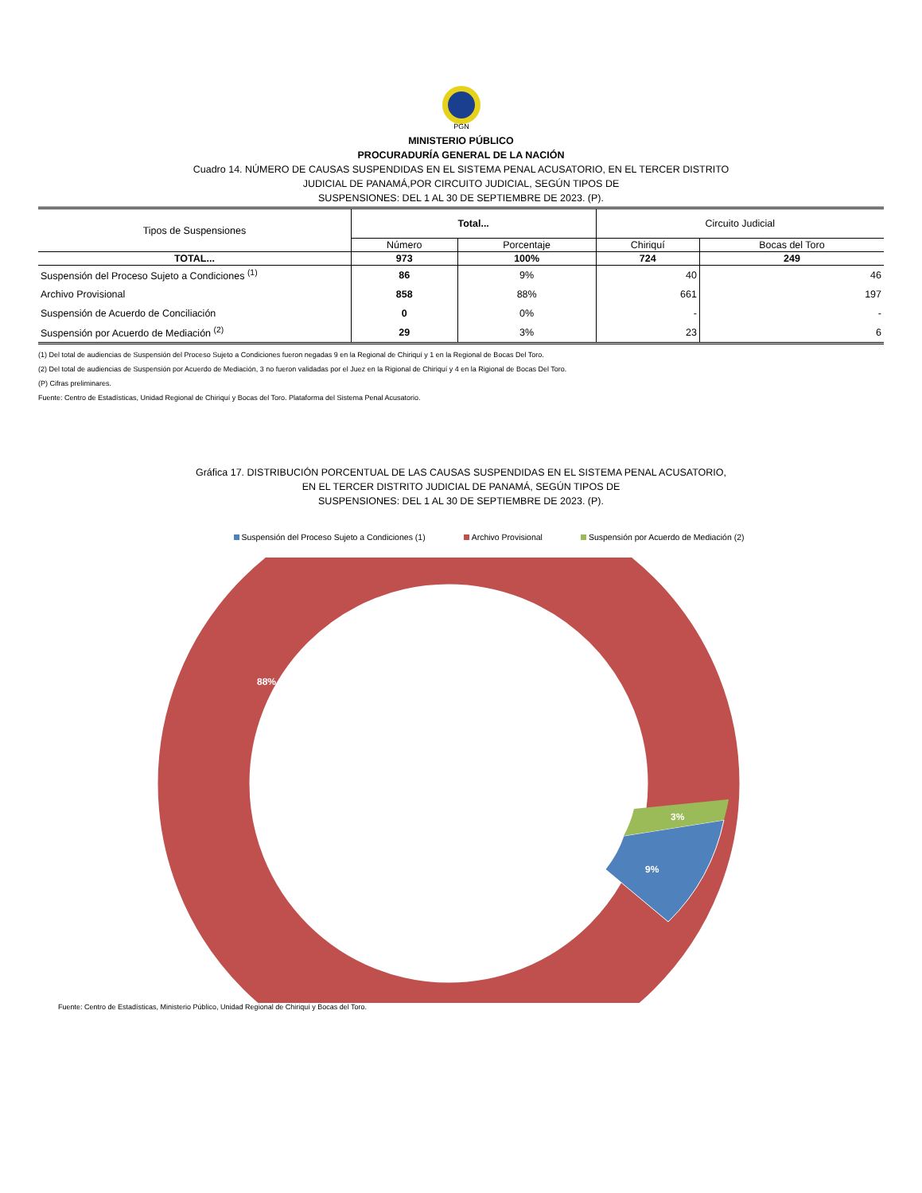PGN
MINISTERIO PÚBLICO
PROCURADURÍA GENERAL DE LA NACIÓN
Cuadro 14. NÚMERO DE CAUSAS SUSPENDIDAS EN EL SISTEMA PENAL ACUSATORIO, EN EL TERCER DISTRITO
JUDICIAL DE PANAMÁ,POR CIRCUITO JUDICIAL, SEGÚN TIPOS DE
SUSPENSIONES: DEL 1 AL 30 DE SEPTIEMBRE DE 2023. (P).
| Tipos de Suspensiones | Total... | | Circuito Judicial | |
| --- | --- | --- | --- | --- |
| | Número | Porcentaje | Chiriquí | Bocas del Toro |
| TOTAL... | 973 | 100% | 724 | 249 |
| Suspensión del Proceso Sujeto a Condiciones <sup>(1)</sup> | 86 | 9% | 40 | 46 |
| Archivo Provisional | 858 | 88% | 661 | 197 |
| Suspensión de Acuerdo de Conciliación | 0 | 0% | - | - |
| Suspensión por Acuerdo de Mediación <sup>(2)</sup> | 29 | 3% | 23 | 6 |
(1) Del total de audiencias de Suspensión del Proceso Sujeto a Condiciones fueron negadas 9 en la Regional de Chiriquí y 1 en la Regional de Bocas Del Toro.
(2) Del total de audiencias de Suspensión por Acuerdo de Mediación, 3 no fueron validadas por el Juez en la Rigional de Chiriquí y 4 en la Rigional de Bocas Del Toro.
(P) Cifras preliminares.
Fuente: Centro de Estadísticas, Unidad Regional de Chiriquí y Bocas del Toro. Plataforma del Sistema Penal Acusatorio.
Gráfica 17. DISTRIBUCIÓN PORCENTUAL DE LAS CAUSAS SUSPENDIDAS EN EL SISTEMA PENAL ACUSATORIO,
EN EL TERCER DISTRITO JUDICIAL DE PANAMÁ, SEGÚN TIPOS DE
SUSPENSIONES: DEL 1 AL 30 DE SEPTIEMBRE DE 2023. (P).
Suspensión del Proceso Sujeto a Condiciones (1) Archivo Provisional Suspensión por Acuerdo de Mediación (2)
88%
9%
3%
Fuente: Centro de Estadísticas, Ministerio Público, Unidad Regional de Chiriquí y Bocas del Toro.